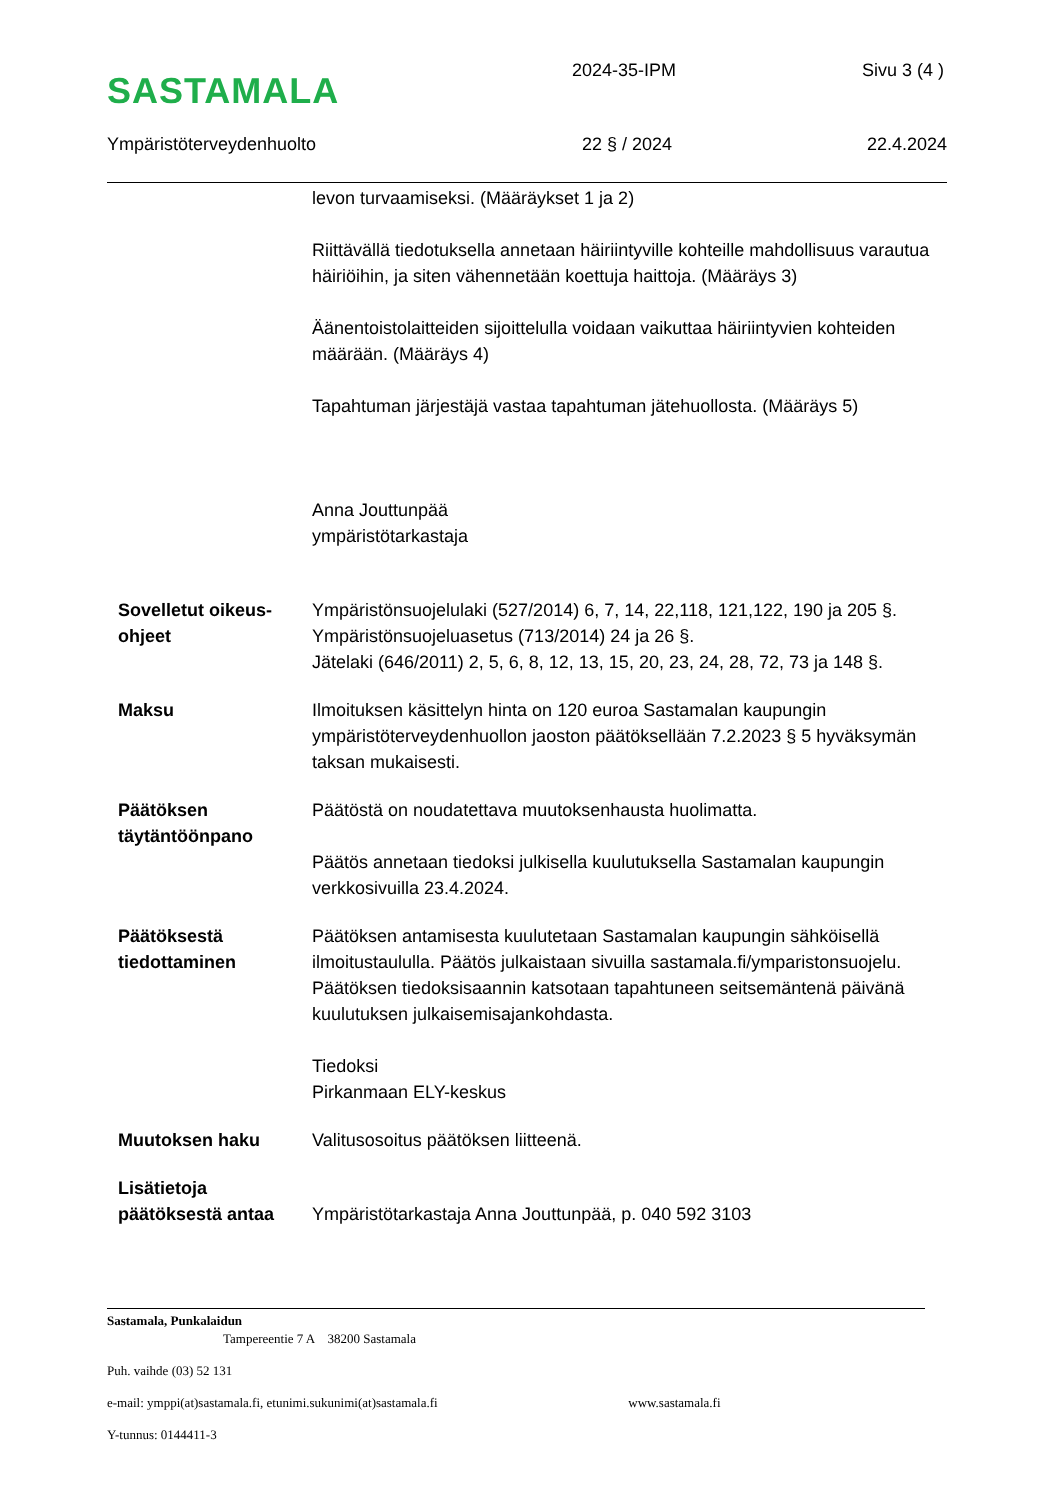SASTAMALA
2024-35-IPM Sivu 3 (4 )
Ympäristöterveydenhuolto 22 § / 2024 22.4.2024
levon turvaamiseksi. (Määräykset 1 ja 2)
Riittävällä tiedotuksella annetaan häiriintyville kohteille mahdollisuus varautua häiriöihin, ja siten vähennetään koettuja haittoja. (Määräys 3)
Äänentoistolaitteiden sijoittelulla voidaan vaikuttaa häiriintyvien kohteiden määrään. (Määräys 4)
Tapahtuman järjestäjä vastaa tapahtuman jätehuollosta. (Määräys 5)
Anna Jouttunpää
ympäristötarkastaja
Sovelletut oikeus-ohjeet
Ympäristönsuojelulaki (527/2014) 6, 7, 14, 22,118, 121,122, 190 ja 205 §.
Ympäristönsuojeluasetus (713/2014) 24 ja 26 §.
Jätelaki (646/2011) 2, 5, 6, 8, 12, 13, 15, 20, 23, 24, 28, 72, 73 ja 148 §.
Maksu Ilmoituksen käsittelyn hinta on 120 euroa Sastamalan kaupungin ympäristöterveydenhuollon jaoston päätöksellään 7.2.2023 § 5 hyväksymän taksan mukaisesti.
Päätöksen täytäntöönpano
Päätöstä on noudatettava muutoksenhausta huolimatta.
Päätös annetaan tiedoksi julkisella kuulutuksella Sastamalan kaupungin verkkosivuilla 23.4.2024.
Päätöksestä tiedottaminen
Päätöksen antamisesta kuulutetaan Sastamalan kaupungin sähköisellä ilmoitustaululla. Päätös julkaistaan sivuilla sastamala.fi/ymparistonsuojelu. Päätöksen tiedoksisaannin katsotaan tapahtuneen seitsemäntenä päivänä kuulutuksen julkaisemisajankohdasta.
Tiedoksi
Pirkanmaan ELY-keskus
Muutoksen haku Valitusosoitus päätöksen liitteenä.
Lisätietoja päätöksestä antaa
Ympäristötarkastaja Anna Jouttunpää, p. 040 592 3103
Sastamala, Punkalaidun
Tampereentie 7 A 38200 Sastamala
Puh. vaihde (03) 52 131
e-mail: ymppi(at)sastamala.fi, etunimi.sukunimi(at)sastamala.fi www.sastamala.fi
Y-tunnus: 0144411-3